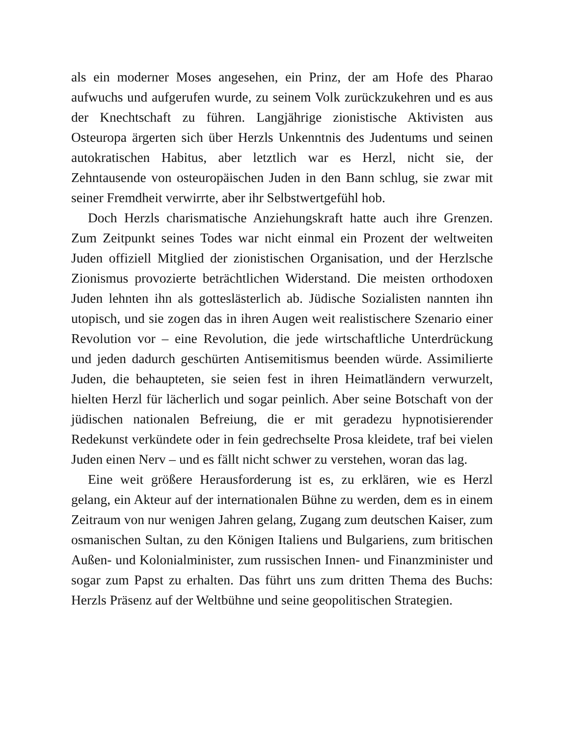als ein moderner Moses angesehen, ein Prinz, der am Hofe des Pharao aufwuchs und aufgerufen wurde, zu seinem Volk zurückzukehren und es aus der Knechtschaft zu führen. Langjährige zionistische Aktivisten aus Osteuropa ärgerten sich über Herzls Unkenntnis des Judentums und seinen autokratischen Habitus, aber letztlich war es Herzl, nicht sie, der Zehntausende von osteuropäischen Juden in den Bann schlug, sie zwar mit seiner Fremdheit verwirrte, aber ihr Selbstwertgefühl hob.
Doch Herzls charismatische Anziehungskraft hatte auch ihre Grenzen. Zum Zeitpunkt seines Todes war nicht einmal ein Prozent der weltweiten Juden offiziell Mitglied der zionistischen Organisation, und der Herzlsche Zionismus provozierte beträchtlichen Widerstand. Die meisten orthodoxen Juden lehnten ihn als gotteslästerlich ab. Jüdische Sozialisten nannten ihn utopisch, und sie zogen das in ihren Augen weit realistischere Szenario einer Revolution vor – eine Revolution, die jede wirtschaftliche Unterdrückung und jeden dadurch geschürten Antisemitismus beenden würde. Assimilierte Juden, die behaupteten, sie seien fest in ihren Heimatländern verwurzelt, hielten Herzl für lächerlich und sogar peinlich. Aber seine Botschaft von der jüdischen nationalen Befreiung, die er mit geradezu hypnotisierender Redekunst verkündete oder in fein gedrechselte Prosa kleidete, traf bei vielen Juden einen Nerv – und es fällt nicht schwer zu verstehen, woran das lag.
Eine weit größere Herausforderung ist es, zu erklären, wie es Herzl gelang, ein Akteur auf der internationalen Bühne zu werden, dem es in einem Zeitraum von nur wenigen Jahren gelang, Zugang zum deutschen Kaiser, zum osmanischen Sultan, zu den Königen Italiens und Bulgariens, zum britischen Außen- und Kolonialminister, zum russischen Innen- und Finanzminister und sogar zum Papst zu erhalten. Das führt uns zum dritten Thema des Buchs: Herzls Präsenz auf der Weltbühne und seine geopolitischen Strategien.